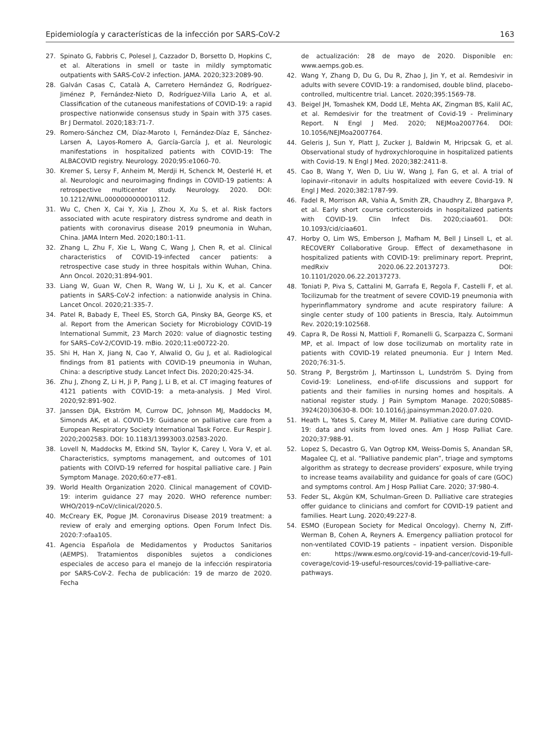Epidemiología y características de la infección por SARS-CoV-2 163
27. Spinato G, Fabbris C, Polesel J, Cazzador D, Borsetto D, Hopkins C, et al. Alterations in smell or taste in mildly symptomatic outpatients with SARS-CoV-2 infection. JAMA. 2020;323:2089-90.
28. Galván Casas C, Català A, Carretero Hernández G, Rodríguez-Jiménez P, Fernández-Nieto D, Rodríguez-Villa Lario A, et al. Classification of the cutaneous manifestations of COVID-19: a rapid prospective nationwide consensus study in Spain with 375 cases. Br J Dermatol. 2020;183:71-7.
29. Romero-Sánchez CM, Díaz-Maroto I, Fernández-Díaz E, Sánchez-Larsen A, Layos-Romero A, García-García J, et al. Neurologic manifestations in hospitalized patients with COVID-19: The ALBACOVID registry. Neurology. 2020;95:e1060-70.
30. Kremer S, Lersy F, Anheim M, Merdji H, Schenck M, Oesterlé H, et al. Neurologic and neuroimaging findings in COVID-19 patients: A retrospective multicenter study. Neurology. 2020. DOI: 10.1212/WNL.0000000000010112.
31. Wu C, Chen X, Cai Y, Xia J, Zhou X, Xu S, et al. Risk factors associated with acute respiratory distress syndrome and death in patients with coronavirus disease 2019 pneumonia in Wuhan, China. JAMA Intern Med. 2020;180:1-11.
32. Zhang L, Zhu F, Xie L, Wang C, Wang J, Chen R, et al. Clinical characteristics of COVID-19-infected cancer patients: a retrospective case study in three hospitals within Wuhan, China. Ann Oncol. 2020;31:894-901.
33. Liang W, Guan W, Chen R, Wang W, Li J, Xu K, et al. Cancer patients in SARS-CoV-2 infection: a nationwide analysis in China. Lancet Oncol. 2020;21:335-7.
34. Patel R, Babady E, Theel ES, Storch GA, Pinsky BA, George KS, et al. Report from the American Society for Microbiology COVID-19 International Summit, 23 March 2020: value of diagnostic testing for SARS–CoV-2/COVID-19. mBio. 2020;11:e00722-20.
35. Shi H, Han X, Jiang N, Cao Y, Alwalid O, Gu J, et al. Radiological findings from 81 patients with COVID-19 pneumonia in Wuhan, China: a descriptive study. Lancet Infect Dis. 2020;20:425-34.
36. Zhu J, Zhong Z, Li H, Ji P, Pang J, Li B, et al. CT imaging features of 4121 patients with COVID-19: a meta-analysis. J Med Virol. 2020;92:891-902.
37. Janssen DJA, Ekström M, Currow DC, Johnson MJ, Maddocks M, Simonds AK, et al. COVID-19: Guidance on palliative care from a European Respiratory Society International Task Force. Eur Respir J. 2020;2002583. DOI: 10.1183/13993003.02583-2020.
38. Lovell N, Maddocks M, Etkind SN, Taylor K, Carey I, Vora V, et al. Characteristics, symptoms management, and outcomes of 101 patients with COIVD-19 referred for hospital palliative care. J Pain Symptom Manage. 2020;60:e77-e81.
39. World Health Organization 2020. Clinical management of COVID-19: interim guidance 27 may 2020. WHO reference number: WHO/2019-nCoV/clinical/2020.5.
40. McCreary EK, Pogue JM. Coronavirus Disease 2019 treatment: a review of eraly and emerging options. Open Forum Infect Dis. 2020:7:ofaa105.
41. Agencia Española de Medidamentos y Productos Sanitarios (AEMPS). Tratamientos disponibles sujetos a condiciones especiales de acceso para el manejo de la infección respiratoria por SARS-CoV-2. Fecha de publicación: 19 de marzo de 2020. Fecha
de actualización: 28 de mayo de 2020. Disponible en: www.aemps.gob.es.
42. Wang Y, Zhang D, Du G, Du R, Zhao J, Jin Y, et al. Remdesivir in adults with severe COVID-19: a randomised, double blind, placebo-controlled, multicentre trial. Lancet. 2020;395:1569-78.
43. Beigel JH, Tomashek KM, Dodd LE, Mehta AK, Zingman BS, Kalil AC, et al. Remdesivir for the treatment of Covid-19 - Preliminary Report. N Engl J Med. 2020; NEJMoa2007764. DOI: 10.1056/NEJMoa2007764.
44. Geleris J, Sun Y, Platt J, Zucker J, Baldwin M, Hripcsak G, et al. Observational study of hydroxychloroquine in hospitalized patients with Covid-19. N Engl J Med. 2020;382:2411-8.
45. Cao B, Wang Y, Wen D, Liu W, Wang J, Fan G, et al. A trial of lopinavir–ritonavir in adults hospitalized with eevere Covid-19. N Engl J Med. 2020;382:1787-99.
46. Fadel R, Morrison AR, Vahia A, Smith ZR, Chaudhry Z, Bhargava P, et al. Early short course corticosteroids in hospitalized patients with COVID-19. Clin Infect Dis. 2020;ciaa601. DOI: 10.1093/cid/ciaa601.
47. Horby O, Lim WS, Emberson J, Mafham M, Bell J Linsell L, et al. RECOVERY Collaborative Group. Effect of dexamethasone in hospitalized patients with COVID-19: preliminary report. Preprint, medRxiv 2020.06.22.20137273. DOI: 10.1101/2020.06.22.20137273.
48. Toniati P, Piva S, Cattalini M, Garrafa E, Regola F, Castelli F, et al. Tocilizumab for the treatment of severe COVID-19 pneumonia with hyperinflammatory syndrome and acute respiratory failure: A single center study of 100 patients in Brescia, Italy. Autoimmun Rev. 2020;19:102568.
49. Capra R, De Rossi N, Mattioli F, Romanelli G, Scarpazza C, Sormani MP, et al. Impact of low dose tocilizumab on mortality rate in patients with COVID-19 related pneumonia. Eur J Intern Med. 2020;76:31-5.
50. Strang P, Bergström J, Martinsson L, Lundström S. Dying from Covid-19: Loneliness, end-of-life discussions and support for patients and their families in nursing homes and hospitals. A national register study. J Pain Symptom Manage. 2020;S0885-3924(20)30630-8. DOI: 10.1016/j.jpainsymman.2020.07.020.
51. Heath L, Yates S, Carey M, Miller M. Palliative care during COVID-19: data and visits from loved ones. Am J Hosp Palliat Care. 2020;37:988-91.
52. Lopez S, Decastro G, Van Ogtrop KM, Weiss-Domis S, Anandan SR, Magalee CJ, et al. “Palliative pandemic plan”, triage and symptoms algorithm as strategy to decrease providers’ exposure, while trying to increase teams availability and guidance for goals of care (GOC) and symptoms control. Am J Hosp Palliat Care. 2020; 37:980-4.
53. Feder SL, Akgün KM, Schulman-Green D. Palliative care strategies offer guidance to clinicians and comfort for COVID-19 patient and families. Heart Lung. 2020;49:227-8.
54. ESMO (European Society for Medical Oncology). Cherny N, Ziff-Werman B, Cohen A, Reyners A. Emergency palliation protocol for non-ventilated COVID-19 patients – inpatient version. Disponible en: https://www.esmo.org/covid-19-and-cancer/covid-19-full-coverage/covid-19-useful-resources/covid-19-palliative-care-pathways.